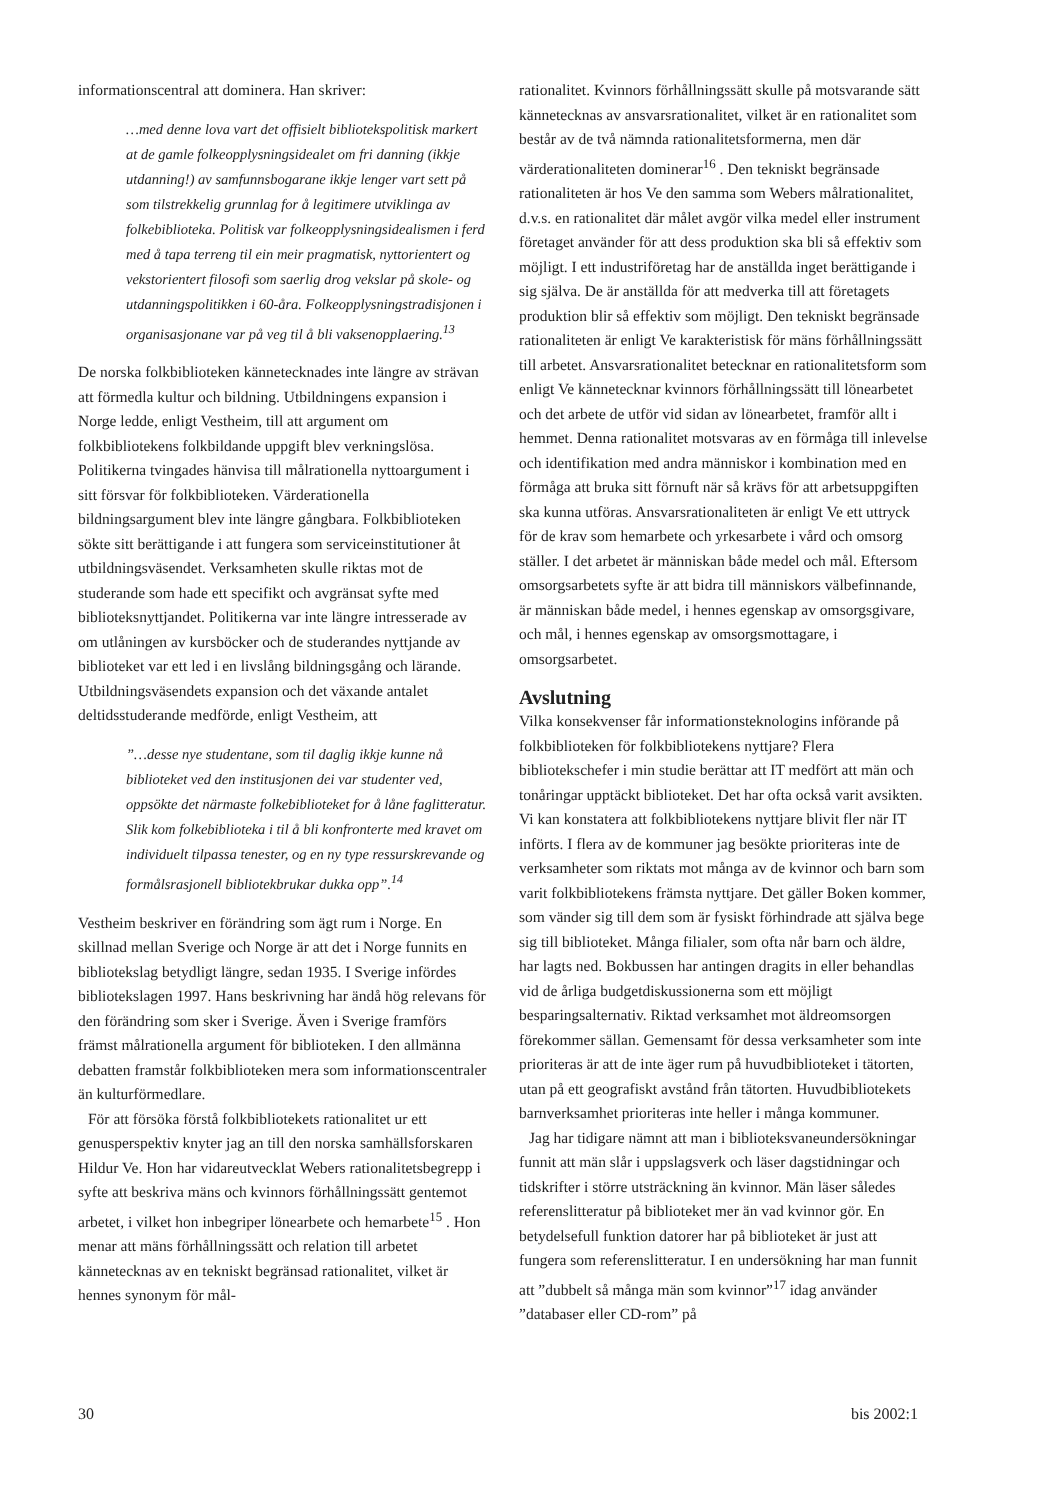informationscentral att dominera. Han skriver:
…med denne lova vart det offisielt bibliotekspolitisk markert at de gamle folkeopplysningsidealet om fri danning (ikkje utdanning!) av samfunnsbogarane ikkje lenger vart sett på som tilstrekkelig grunnlag for å legitimere utviklinga av folkebiblioteka. Politisk var folkeopplysningsidealismen i ferd med å tapa terreng til ein meir pragmatisk, nyttorientert og vekstorientert filosofi som saerlig drog vekslar på skole- og utdanningspolitikken i 60-åra. Folkeopplysningstradisjonen i organisasjonane var på veg til å bli vaksenopplaering.<sup>13</sup>
De norska folkbiblioteken kännetecknades inte längre av strävan att förmedla kultur och bildning. Utbildningens expansion i Norge ledde, enligt Vestheim, till att argument om folkbibliotekens folkbildande uppgift blev verkningslösa. Politikerna tvingades hänvisa till målrationella nyttoargument i sitt försvar för folkbiblioteken. Värderationella bildningsargument blev inte längre gångbara. Folkbiblioteken sökte sitt berättigande i att fungera som serviceinstitutioner åt utbildningsväsendet. Verksamheten skulle riktas mot de studerande som hade ett specifikt och avgränsat syfte med biblioteksnyttjandet. Politikerna var inte längre intresserade av om utlåningen av kursböcker och de studerandes nyttjande av biblioteket var ett led i en livslång bildningsgång och lärande. Utbildningsväsendets expansion och det växande antalet deltidsstuderande medförde, enligt Vestheim, att
”…desse nye studentane, som til daglig ikkje kunne nå biblioteket ved den institusjonen dei var studenter ved, oppsökte det närmaste folkebiblioteket for å låne faglitteratur. Slik kom folkebiblioteka i til å bli konfronterte med kravet om individuelt tilpassa tenester, og en ny type ressurskrevande og formålsrasjonell bibliotekbrukar dukka opp”.<sup>14</sup>
Vestheim beskriver en förändring som ägt rum i Norge. En skillnad mellan Sverige och Norge är att det i Norge funnits en bibliotekslag betydligt längre, sedan 1935. I Sverige infördes bibliotekslagen 1997. Hans beskrivning har ändå hög relevans för den förändring som sker i Sverige. Även i Sverige framförs främst målrationella argument för biblioteken. I den allmänna debatten framstår folkbiblioteken mera som informationscentraler än kulturförmedlare.
För att försöka förstå folkbibliotekets rationalitet ur ett genusperspektiv knyter jag an till den norska samhällsforskaren Hildur Ve. Hon har vidareutvecklat Webers rationalitetsbegrepp i syfte att beskriva mäns och kvinnors förhållningssätt gentemot arbetet, i vilket hon inbegriper lönearbete och hemarbete<sup>15</sup> . Hon menar att mäns förhållningssätt och relation till arbetet kännetecknas av en tekniskt begränsad rationalitet, vilket är hennes synonym för mål-
rationalitet. Kvinnors förhållningssätt skulle på motsvarande sätt kännetecknas av ansvarsrationalitet, vilket är en rationalitet som består av de två nämnda rationalitetsformerna, men där värderationaliteten dominerar<sup>16</sup> . Den tekniskt begränsade rationaliteten är hos Ve den samma som Webers målrationalitet, d.v.s. en rationalitet där målet avgör vilka medel eller instrument företaget använder för att dess produktion ska bli så effektiv som möjligt. I ett industriföretag har de anställda inget berättigande i sig själva. De är anställda för att medverka till att företagets produktion blir så effektiv som möjligt. Den tekniskt begränsade rationaliteten är enligt Ve karakteristisk för mäns förhållningssätt till arbetet. Ansvarsrationalitet betecknar en rationalitetsform som enligt Ve kännetecknar kvinnors förhållningssätt till lönearbetet och det arbete de utför vid sidan av lönearbetet, framför allt i hemmet. Denna rationalitet motsvaras av en förmåga till inlevelse och identifikation med andra människor i kombination med en förmåga att bruka sitt förnuft när så krävs för att arbetsuppgiften ska kunna utföras. Ansvarsrationaliteten är enligt Ve ett uttryck för de krav som hemarbete och yrkesarbete i vård och omsorg ställer. I det arbetet är människan både medel och mål. Eftersom omsorgsarbetets syfte är att bidra till människors välbefinnande, är människan både medel, i hennes egenskap av omsorgsgivare, och mål, i hennes egenskap av omsorgsmottagare, i omsorgsarbetet.
Avslutning
Vilka konsekvenser får informationsteknologins införande på folkbiblioteken för folkbibliotekens nyttjare? Flera bibliotekschefer i min studie berättar att IT medfört att män och tonåringar upptäckt biblioteket. Det har ofta också varit avsikten. Vi kan konstatera att folkbibliotekens nyttjare blivit fler när IT införts. I flera av de kommuner jag besökte prioriteras inte de verksamheter som riktats mot många av de kvinnor och barn som varit folkbibliotekens främsta nyttjare. Det gäller Boken kommer, som vänder sig till dem som är fysiskt förhindrade att själva bege sig till biblioteket. Många filialer, som ofta når barn och äldre, har lagts ned. Bokbussen har antingen dragits in eller behandlas vid de årliga budgetdiskussionerna som ett möjligt besparingsalternativ. Riktad verksamhet mot äldreomsorgen förekommer sällan. Gemensamt för dessa verksamheter som inte prioriteras är att de inte äger rum på huvudbiblioteket i tätorten, utan på ett geografiskt avstånd från tätorten. Huvudbibliotekets barnverksamhet prioriteras inte heller i många kommuner.
Jag har tidigare nämnt att man i biblioteksvaneundersökningar funnit att män slår i uppslagsverk och läser dagstidningar och tidskrifter i större utsträckning än kvinnor. Män läser således referenslitteratur på biblioteket mer än vad kvinnor gör. En betydelsefull funktion datorer har på biblioteket är just att fungera som referenslitteratur. I en undersökning har man funnit att ”dubbelt så många män som kvinnor”<sup>17</sup> idag använder ”databaser eller CD-rom” på
30 bis 2002:1